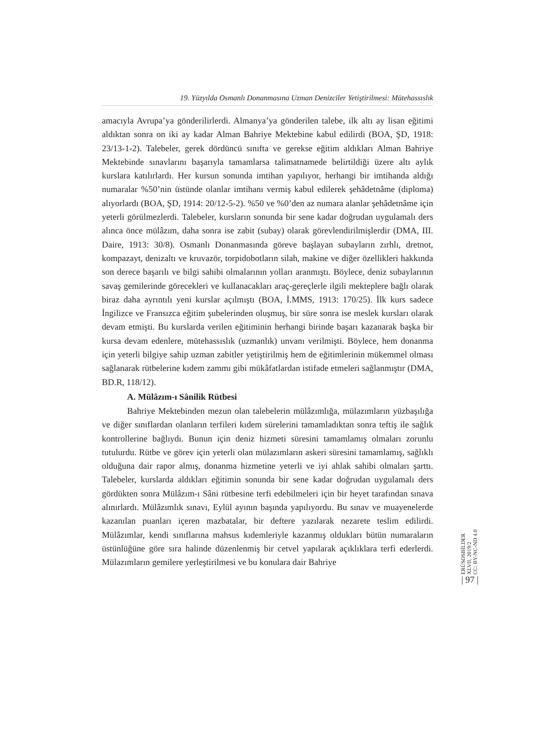19. Yüzyılda Osmanlı Donanmasına Uzman Denizciler Yetiştirilmesi: Mütehassıslık
amacıyla Avrupa’ya gönderilirlerdi. Almanya’ya gönderilen talebe, ilk altı ay lisan eğitimi aldıktan sonra on iki ay kadar Alman Bahriye Mektebine kabul edilirdi (BOA, ŞD, 1918: 23/13-1-2). Talebeler, gerek dördüncü sınıfta ve gerekse eğitim aldıkları Alman Bahriye Mektebinde sınavlarını başarıyla tamamlarsa talimatnamede belirtildiği üzere altı aylık kurslara katılırlardı. Her kursun sonunda imtihan yapılıyor, herhangi bir imtihanda aldığı numaralar %50’nin üstünde olanlar imtihanı vermiş kabul edilerek şehâdetnâme (diploma) alıyorlardı (BOA, ŞD, 1914: 20/12-5-2). %50 ve %0’den az numara alanlar şehâdetnâme için yeterli görülmezlerdi. Talebeler, kursların sonunda bir sene kadar doğrudan uygulamalı ders alınca önce mülâzım, daha sonra ise zabit (subay) olarak görevlendirilmişlerdir (DMA, III. Daire, 1913: 30/8). Osmanlı Donanmasında göreve başlayan subayların zırhlı, dretnot, kompazayt, denizaltı ve kruvazör, torpidobotların silah, makine ve diğer özellikleri hakkında son derece başarılı ve bilgi sahibi olmalarının yolları aranmıştı. Böylece, deniz subaylarının savaş gemilerinde görecekleri ve kullanacakları araç-gereçlerle ilgili mekteplere bağlı olarak biraz daha ayrıntılı yeni kurslar açılmıştı (BOA, İ.MMS, 1913: 170/25). İlk kurs sadece İngilizce ve Fransızca eğitim şubelerinden oluşmuş, bir süre sonra ise meslek kursları olarak devam etmişti. Bu kurslarda verilen eğitiminin herhangi birinde başarı kazanarak başka bir kursa devam edenlere, mütehassıslık (uzmanlık) unvanı verilmişti. Böylece, hem donanma için yeterli bilgiye sahip uzman zabitler yetiştirilmiş hem de eğitimlerinin mükemmel olması sağlanarak rütbelerine kıdem zammı gibi mükâfatlardan istifade etmeleri sağlanmıştır (DMA, BD.R, 118/12).
A. Mülâzım-ı Sânilik Rütbesi
Bahriye Mektebinden mezun olan talebelerin mülâzımlığa, mülazımların yüzbaşılığa ve diğer sınıflardan olanların terfileri kıdem sürelerini tamamladıktan sonra teftiş ile sağlık kontrollerine bağlıydı. Bunun için deniz hizmeti süresini tamamlamış olmaları zorunlu tutulurdu. Rütbe ve görev için yeterli olan mülazımların askeri süresini tamamlamış, sağlıklı olduğuna dair rapor almış, donanma hizmetine yeterli ve iyi ahlak sahibi olmaları şarttı. Talebeler, kurslarda aldıkları eğitimin sonunda bir sene kadar doğrudan uygulamalı ders gördükten sonra Mülâzım-ı Sâni rütbesine terfi edebilmeleri için bir heyet tarafından sınava alınırlardı. Mülâzımlık sınavı, Eylül ayının başında yapılıyordu. Bu sınav ve muayenelerde kazanılan puanları içeren mazbatalar, bir deftere yazılarak nezarete teslim edilirdi. Mülâzımlar, kendi sınıflarına mahsus kıdemleriyle kazanmış oldukları bütün numaraların üstünlüğüne göre sıra halinde düzenlenmiş bir cetvel yapılarak açıklıklara terfi ederlerdi. Mülazımların gemilere yerleştirilmesi ve bu konulara dair Bahriye
ERÜSOSBİLDER
XLVII, 2019/2
CC: BY-NC-ND 4.0
| 97 |